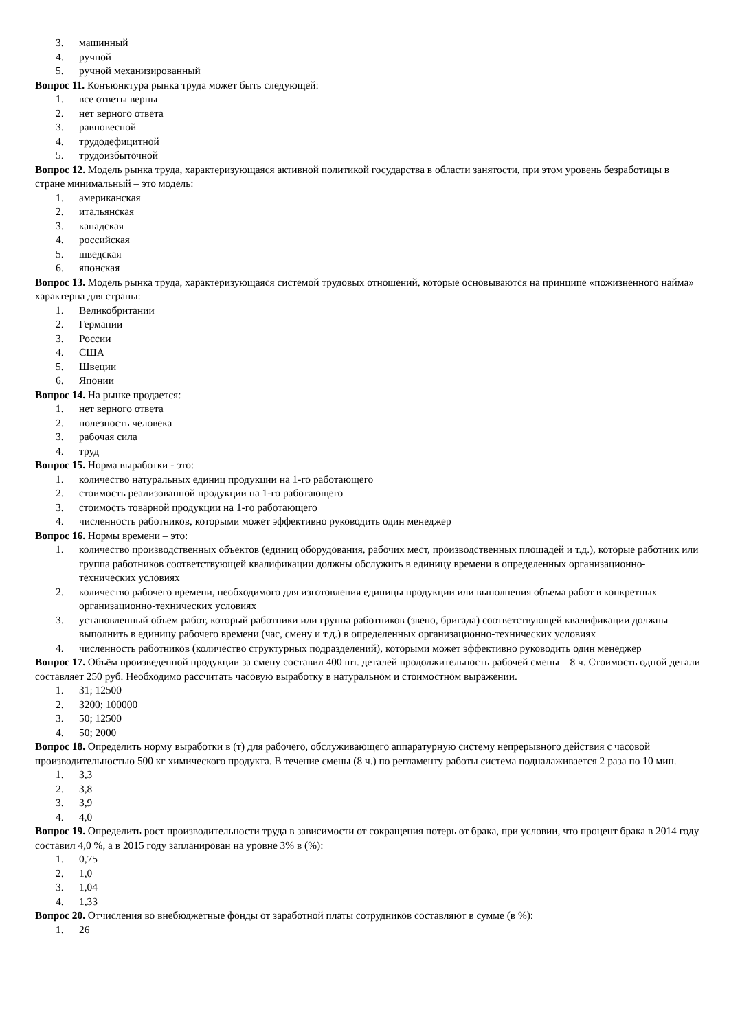3. машинный
4. ручной
5. ручной механизированный
Вопрос 11. Конъюнктура рынка труда может быть следующей:
1. все ответы верны
2. нет верного ответа
3. равновесной
4. трудодефицитной
5. трудоизбыточной
Вопрос 12. Модель рынка труда, характеризующаяся активной политикой государства в области занятости, при этом уровень безработицы в стране минимальный – это модель:
1. американская
2. итальянская
3. канадская
4. российская
5. шведская
6. японская
Вопрос 13. Модель рынка труда, характеризующаяся системой трудовых отношений, которые основываются на принципе «пожизненного найма» характерна для страны:
1. Великобритании
2. Германии
3. России
4. США
5. Швеции
6. Японии
Вопрос 14. На рынке продается:
1. нет верного ответа
2. полезность человека
3. рабочая сила
4. труд
Вопрос 15. Норма выработки - это:
1. количество натуральных единиц продукции на 1-го работающего
2. стоимость реализованной продукции на 1-го работающего
3. стоимость товарной продукции на 1-го работающего
4. численность работников, которыми может эффективно руководить один менеджер
Вопрос 16. Нормы времени – это:
1. количество производственных объектов (единиц оборудования, рабочих мест, производственных площадей и т.д.), которые работник или группа работников соответствующей квалификации должны обслужить в единицу времени в определенных организационно-технических условиях
2. количество рабочего времени, необходимого для изготовления единицы продукции или выполнения объема работ в конкретных организационно-технических условиях
3. установленный объем работ, который работники или группа работников (звено, бригада) соответствующей квалификации должны выполнить в единицу рабочего времени (час, смену и т.д.) в определенных организационно-технических условиях
4. численность работников (количество структурных подразделений), которыми может эффективно руководить один менеджер
Вопрос 17. Объём произведенной продукции за смену составил 400 шт. деталей продолжительность рабочей смены – 8 ч. Стоимость одной детали составляет 250 руб. Необходимо рассчитать часовую выработку в натуральном и стоимостном выражении.
1. 31; 12500
2. 3200; 100000
3. 50; 12500
4. 50; 2000
Вопрос 18. Определить норму выработки в (т) для рабочего, обслуживающего аппаратурную систему непрерывного действия с часовой производительностью 500 кг химического продукта. В течение смены (8 ч.) по регламенту работы система подналаживается 2 раза по 10 мин.
1. 3,3
2. 3,8
3. 3,9
4. 4,0
Вопрос 19. Определить рост производительности труда в зависимости от сокращения потерь от брака, при условии, что процент брака в 2014 году составил 4,0 %, а в 2015 году запланирован на уровне 3% в (%):
1. 0,75
2. 1,0
3. 1,04
4. 1,33
Вопрос 20. Отчисления во внебюджетные фонды от заработной платы сотрудников составляют в сумме (в %):
1. 26